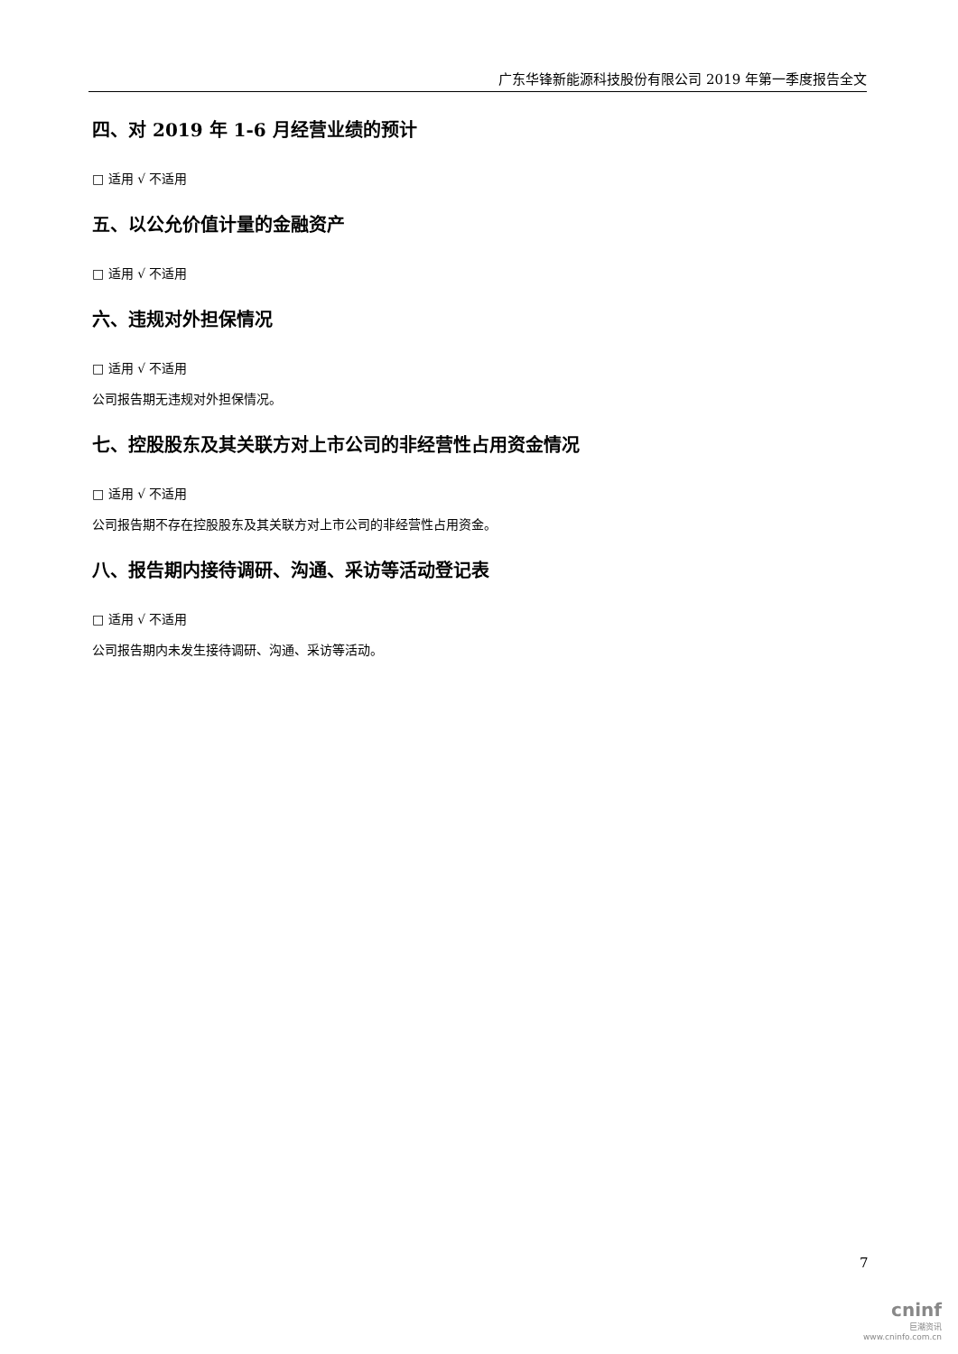广东华锋新能源科技股份有限公司 2019 年第一季度报告全文
四、对 2019 年 1-6 月经营业绩的预计
□ 适用 √ 不适用
五、以公允价值计量的金融资产
□ 适用 √ 不适用
六、违规对外担保情况
□ 适用 √ 不适用
公司报告期无违规对外担保情况。
七、控股股东及其关联方对上市公司的非经营性占用资金情况
□ 适用 √ 不适用
公司报告期不存在控股股东及其关联方对上市公司的非经营性占用资金。
八、报告期内接待调研、沟通、采访等活动登记表
□ 适用 √ 不适用
公司报告期内未发生接待调研、沟通、采访等活动。
7
cninf
巨潮资讯
www.cninfo.com.cn